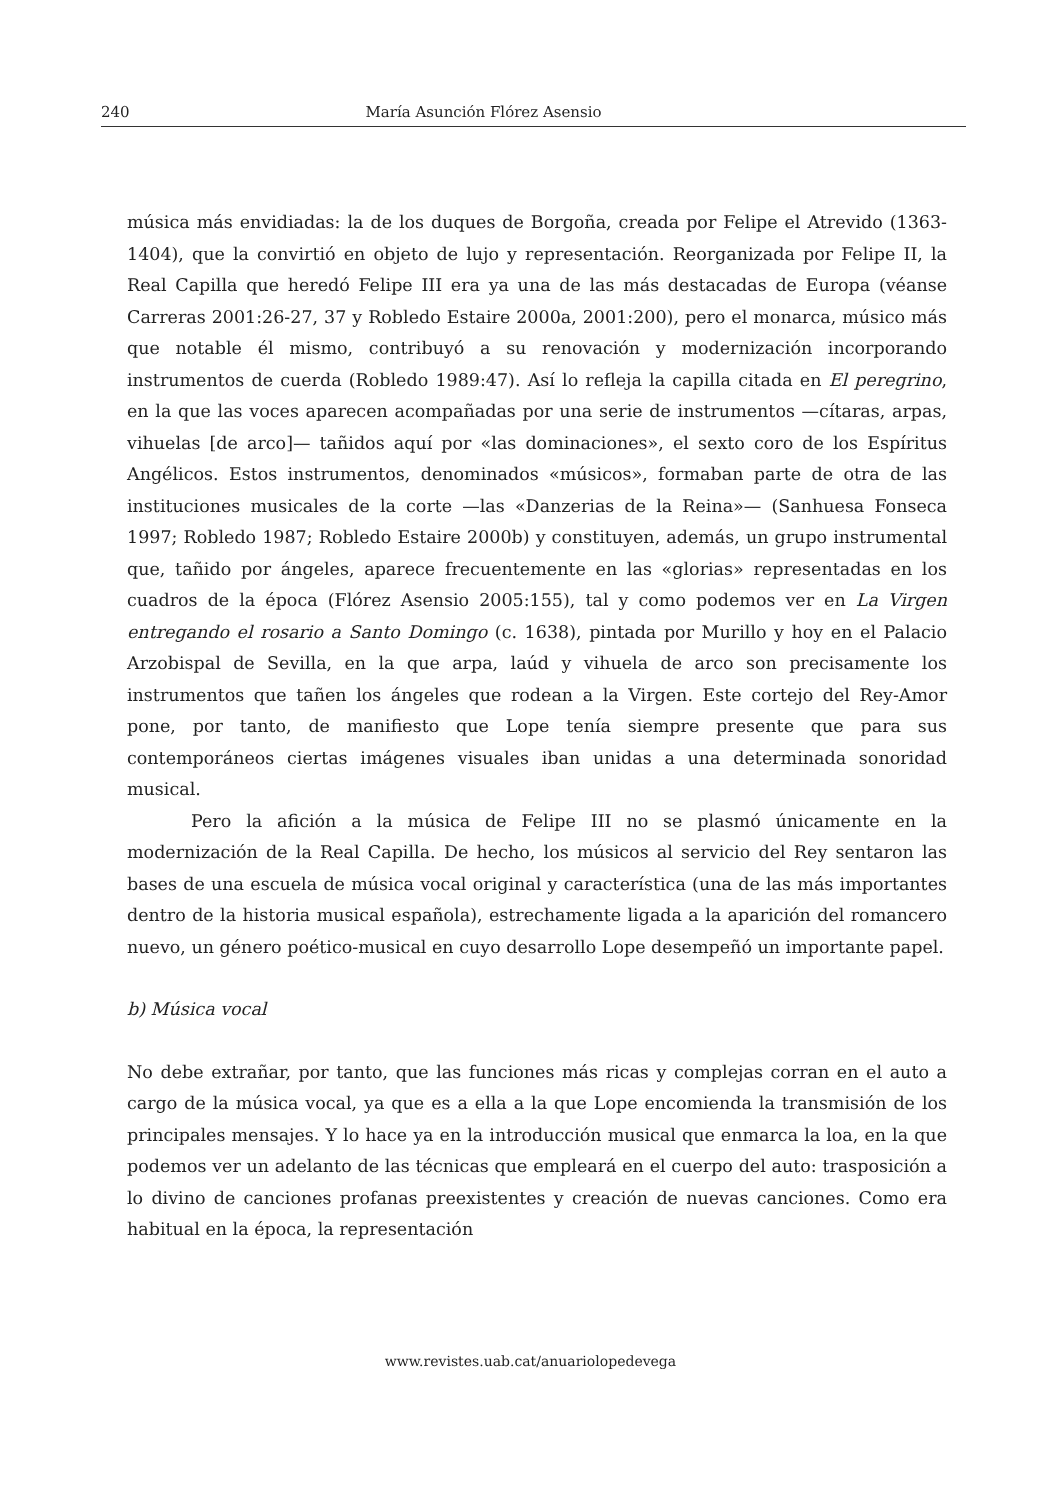240 María Asunción Flórez Asensio
música más envidiadas: la de los duques de Borgoña, creada por Felipe el Atrevido (1363-1404), que la convirtió en objeto de lujo y representación. Reorganizada por Felipe II, la Real Capilla que heredó Felipe III era ya una de las más destacadas de Europa (véanse Carreras 2001:26-27, 37 y Robledo Estaire 2000a, 2001:200), pero el monarca, músico más que notable él mismo, contribuyó a su renovación y modernización incorporando instrumentos de cuerda (Robledo 1989:47). Así lo refleja la capilla citada en El peregrino, en la que las voces aparecen acompañadas por una serie de instrumentos —cítaras, arpas, vihuelas [de arco]— tañidos aquí por «las dominaciones», el sexto coro de los Espíritus Angélicos. Estos instrumentos, denominados «músicos», formaban parte de otra de las instituciones musicales de la corte —las «Danzerias de la Reina»— (Sanhuesa Fonseca 1997; Robledo 1987; Robledo Estaire 2000b) y constituyen, además, un grupo instrumental que, tañido por ángeles, aparece frecuentemente en las «glorias» representadas en los cuadros de la época (Flórez Asensio 2005:155), tal y como podemos ver en La Virgen entregando el rosario a Santo Domingo (c. 1638), pintada por Murillo y hoy en el Palacio Arzobispal de Sevilla, en la que arpa, laúd y vihuela de arco son precisamente los instrumentos que tañen los ángeles que rodean a la Virgen. Este cortejo del Rey-Amor pone, por tanto, de manifiesto que Lope tenía siempre presente que para sus contemporáneos ciertas imágenes visuales iban unidas a una determinada sonoridad musical.
Pero la afición a la música de Felipe III no se plasmó únicamente en la modernización de la Real Capilla. De hecho, los músicos al servicio del Rey sentaron las bases de una escuela de música vocal original y característica (una de las más importantes dentro de la historia musical española), estrechamente ligada a la aparición del romancero nuevo, un género poético-musical en cuyo desarrollo Lope desempeñó un importante papel.
b) Música vocal
No debe extrañar, por tanto, que las funciones más ricas y complejas corran en el auto a cargo de la música vocal, ya que es a ella a la que Lope encomienda la transmisión de los principales mensajes. Y lo hace ya en la introducción musical que enmarca la loa, en la que podemos ver un adelanto de las técnicas que empleará en el cuerpo del auto: trasposición a lo divino de canciones profanas preexistentes y creación de nuevas canciones. Como era habitual en la época, la representación
www.revistes.uab.cat/anuariolopedevega